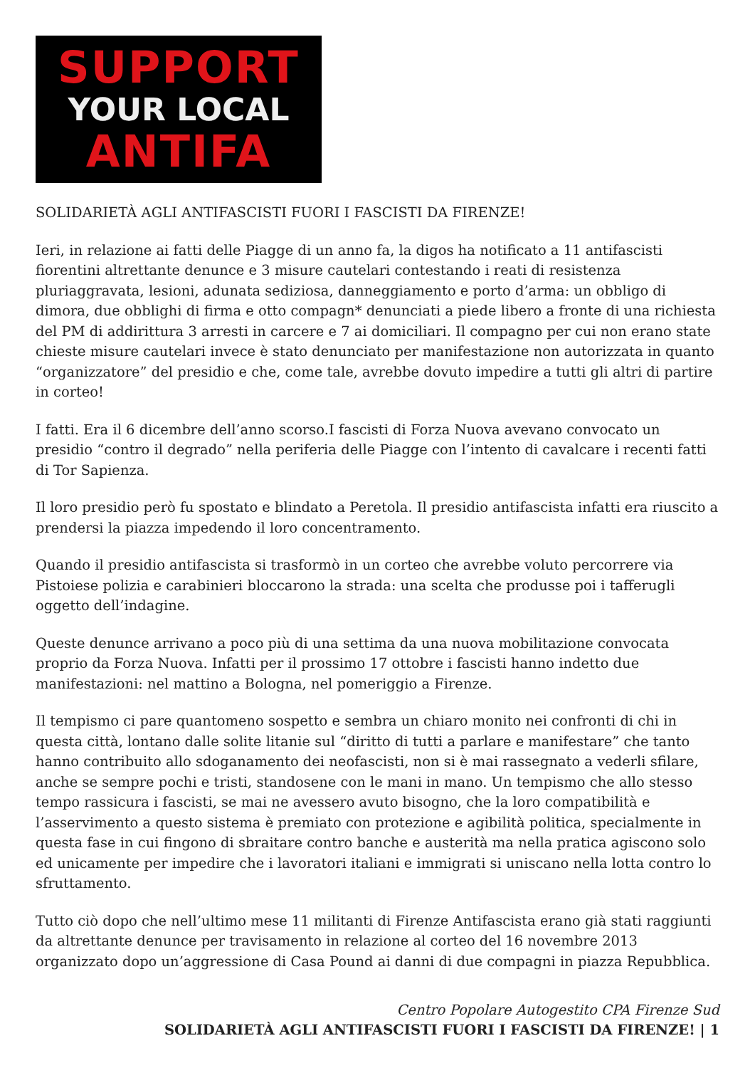SUPPORT
YOUR LOCAL
ANTIFA
SOLIDARIETÀ AGLI ANTIFASCISTI FUORI I FASCISTI DA FIRENZE!
Ieri, in relazione ai fatti delle Piagge di un anno fa, la digos ha notificato a 11 antifascisti fiorentini altrettante denunce e 3 misure cautelari contestando i reati di resistenza pluriaggravata, lesioni, adunata sediziosa, danneggiamento e porto d’arma: un obbligo di dimora, due obblighi di firma e otto compagn* denunciati a piede libero a fronte di una richiesta del PM di addirittura 3 arresti in carcere e 7 ai domiciliari. Il compagno per cui non erano state chieste misure cautelari invece è stato denunciato per manifestazione non autorizzata in quanto “organizzatore” del presidio e che, come tale, avrebbe dovuto impedire a tutti gli altri di partire in corteo!
I fatti. Era il 6 dicembre dell’anno scorso.I fascisti di Forza Nuova avevano convocato un presidio “contro il degrado” nella periferia delle Piagge con l’intento di cavalcare i recenti fatti di Tor Sapienza.
Il loro presidio però fu spostato e blindato a Peretola. Il presidio antifascista infatti era riuscito a prendersi la piazza impedendo il loro concentramento.
Quando il presidio antifascista si trasformò in un corteo che avrebbe voluto percorrere via Pistoiese polizia e carabinieri bloccarono la strada: una scelta che produsse poi i tafferugli oggetto dell’indagine.
Queste denunce arrivano a poco più di una settima da una nuova mobilitazione convocata proprio da Forza Nuova. Infatti per il prossimo 17 ottobre i fascisti hanno indetto due manifestazioni: nel mattino a Bologna, nel pomeriggio a Firenze.
Il tempismo ci pare quantomeno sospetto e sembra un chiaro monito nei confronti di chi in questa città, lontano dalle solite litanie sul “diritto di tutti a parlare e manifestare” che tanto hanno contribuito allo sdoganamento dei neofascisti, non si è mai rassegnato a vederli sfilare, anche se sempre pochi e tristi, standosene con le mani in mano. Un tempismo che allo stesso tempo rassicura i fascisti, se mai ne avessero avuto bisogno, che la loro compatibilità e l’asservimento a questo sistema è premiato con protezione e agibilità politica, specialmente in questa fase in cui fingono di sbraitare contro banche e austerità ma nella pratica agiscono solo ed unicamente per impedire che i lavoratori italiani e immigrati si uniscano nella lotta contro lo sfruttamento.
Tutto ciò dopo che nell’ultimo mese 11 militanti di Firenze Antifascista erano già stati raggiunti da altrettante denunce per travisamento in relazione al corteo del 16 novembre 2013 organizzato dopo un’aggressione di Casa Pound ai danni di due compagni in piazza Repubblica.
Centro Popolare Autogestito CPA Firenze Sud
SOLIDARIETÀ AGLI ANTIFASCISTI FUORI I FASCISTI DA FIRENZE! | 1